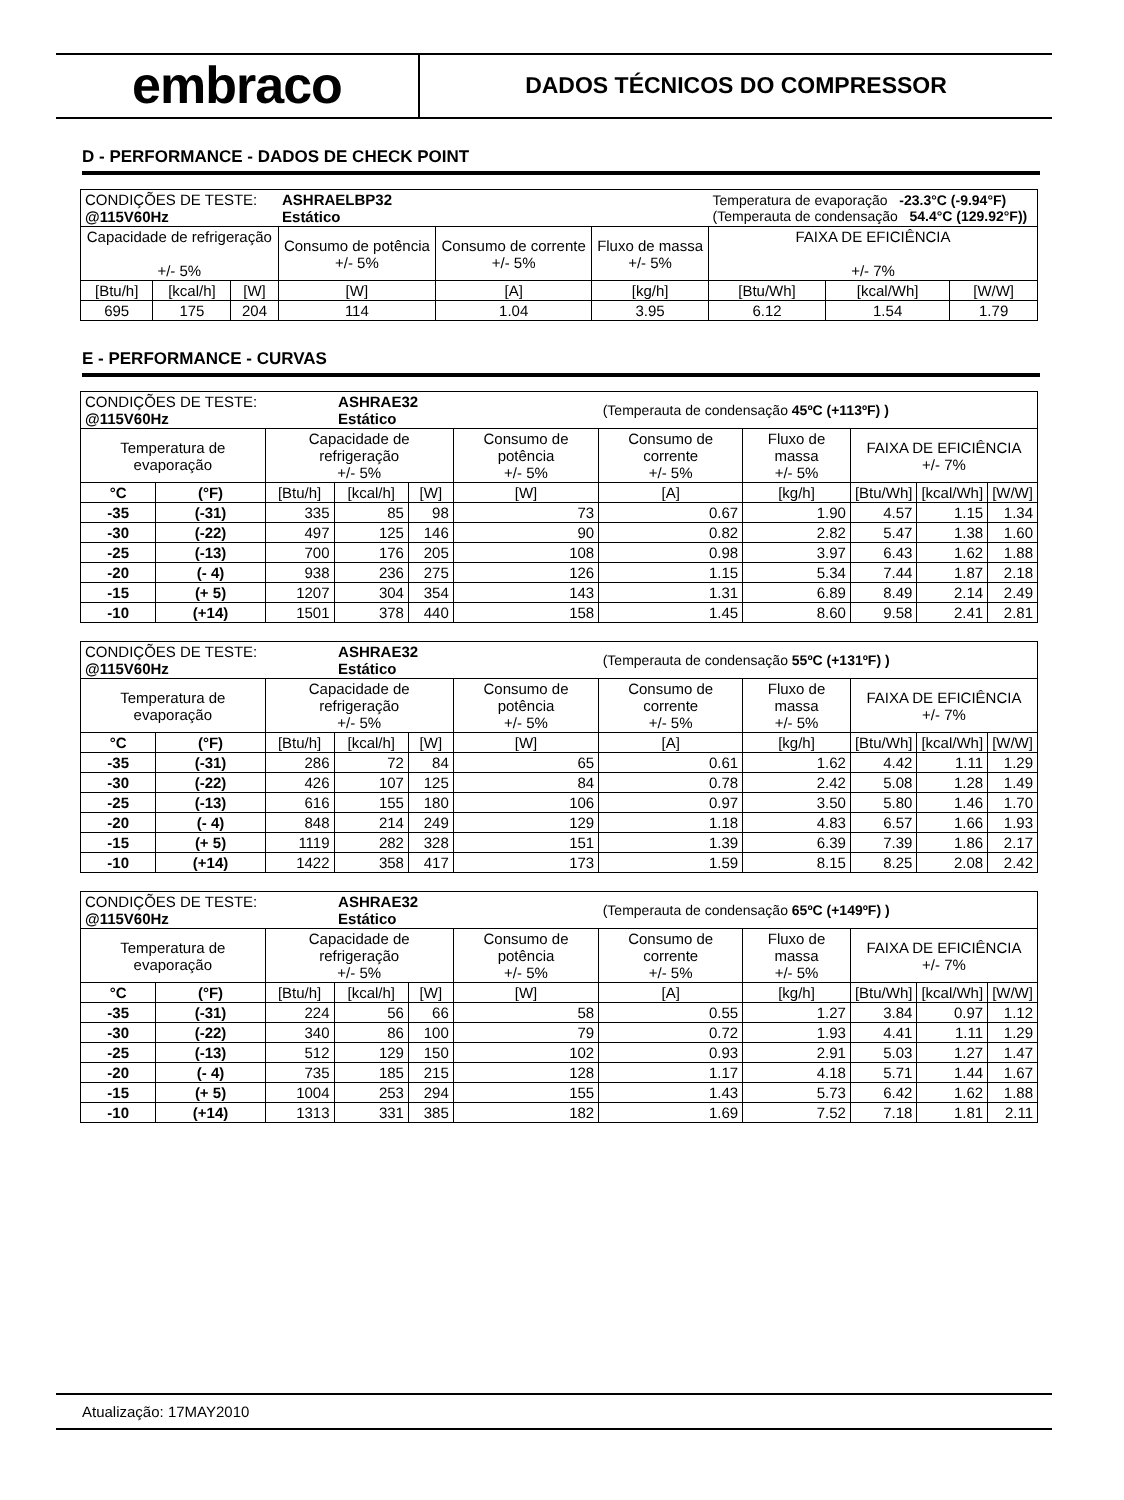embraco
DADOS TÉCNICOS DO COMPRESSOR
D - PERFORMANCE - DADOS DE CHECK POINT
| CONDIÇÕES DE TESTE: @115V60Hz | | | ASHRAELBP32 Estático | | | Temperatura de evaporação -23.3°C (-9.94°F) (Temperauta de condensação 54.4°C (129.92°F)) | | |
| Capacidade de refrigeração +/- 5% | | | Consumo de potência +/- 5% | Consumo de corrente +/- 5% | Fluxo de massa +/- 5% | FAIXA DE EFICIÊNCIA +/- 7% | | |
| [Btu/h] | [kcal/h] | [W] | [W] | [A] | [kg/h] | [Btu/Wh] | [kcal/Wh] | [W/W] |
| 695 | 175 | 204 | 114 | 1.04 | 3.95 | 6.12 | 1.54 | 1.79 |
E - PERFORMANCE - CURVAS
| CONDIÇÕES DE TESTE: @115V60Hz | | | ASHRAE32 Estático | | | (Temperauta de condensação 45ºC (+113ºF) ) | | | | |
| Temperatura de evaporação | | Capacidade de refrigeração +/- 5% | | | Consumo de potência +/- 5% | Consumo de corrente +/- 5% | Fluxo de massa +/- 5% | FAIXA DE EFICIÊNCIA +/- 7% | | |
| °C | (°F) | [Btu/h] | [kcal/h] | [W] | [W] | [A] | [kg/h] | [Btu/Wh] | [kcal/Wh] | [W/W] |
| -35 | (-31) | 335 | 85 | 98 | 73 | 0.67 | 1.90 | 4.57 | 1.15 | 1.34 |
| -30 | (-22) | 497 | 125 | 146 | 90 | 0.82 | 2.82 | 5.47 | 1.38 | 1.60 |
| -25 | (-13) | 700 | 176 | 205 | 108 | 0.98 | 3.97 | 6.43 | 1.62 | 1.88 |
| -20 | (- 4) | 938 | 236 | 275 | 126 | 1.15 | 5.34 | 7.44 | 1.87 | 2.18 |
| -15 | (+ 5) | 1207 | 304 | 354 | 143 | 1.31 | 6.89 | 8.49 | 2.14 | 2.49 |
| -10 | (+14) | 1501 | 378 | 440 | 158 | 1.45 | 8.60 | 9.58 | 2.41 | 2.81 |
| CONDIÇÕES DE TESTE: @115V60Hz | | | ASHRAE32 Estático | | | (Temperauta de condensação 55ºC (+131ºF) ) | | | | |
| Temperatura de evaporação | | Capacidade de refrigeração +/- 5% | | | Consumo de potência +/- 5% | Consumo de corrente +/- 5% | Fluxo de massa +/- 5% | FAIXA DE EFICIÊNCIA +/- 7% | | |
| °C | (°F) | [Btu/h] | [kcal/h] | [W] | [W] | [A] | [kg/h] | [Btu/Wh] | [kcal/Wh] | [W/W] |
| -35 | (-31) | 286 | 72 | 84 | 65 | 0.61 | 1.62 | 4.42 | 1.11 | 1.29 |
| -30 | (-22) | 426 | 107 | 125 | 84 | 0.78 | 2.42 | 5.08 | 1.28 | 1.49 |
| -25 | (-13) | 616 | 155 | 180 | 106 | 0.97 | 3.50 | 5.80 | 1.46 | 1.70 |
| -20 | (- 4) | 848 | 214 | 249 | 129 | 1.18 | 4.83 | 6.57 | 1.66 | 1.93 |
| -15 | (+ 5) | 1119 | 282 | 328 | 151 | 1.39 | 6.39 | 7.39 | 1.86 | 2.17 |
| -10 | (+14) | 1422 | 358 | 417 | 173 | 1.59 | 8.15 | 8.25 | 2.08 | 2.42 |
| CONDIÇÕES DE TESTE: @115V60Hz | | | ASHRAE32 Estático | | | (Temperauta de condensação 65ºC (+149ºF) ) | | | | |
| Temperatura de evaporação | | Capacidade de refrigeração +/- 5% | | | Consumo de potência +/- 5% | Consumo de corrente +/- 5% | Fluxo de massa +/- 5% | FAIXA DE EFICIÊNCIA +/- 7% | | |
| °C | (°F) | [Btu/h] | [kcal/h] | [W] | [W] | [A] | [kg/h] | [Btu/Wh] | [kcal/Wh] | [W/W] |
| -35 | (-31) | 224 | 56 | 66 | 58 | 0.55 | 1.27 | 3.84 | 0.97 | 1.12 |
| -30 | (-22) | 340 | 86 | 100 | 79 | 0.72 | 1.93 | 4.41 | 1.11 | 1.29 |
| -25 | (-13) | 512 | 129 | 150 | 102 | 0.93 | 2.91 | 5.03 | 1.27 | 1.47 |
| -20 | (- 4) | 735 | 185 | 215 | 128 | 1.17 | 4.18 | 5.71 | 1.44 | 1.67 |
| -15 | (+ 5) | 1004 | 253 | 294 | 155 | 1.43 | 5.73 | 6.42 | 1.62 | 1.88 |
| -10 | (+14) | 1313 | 331 | 385 | 182 | 1.69 | 7.52 | 7.18 | 1.81 | 2.11 |
Atualização: 17MAY2010